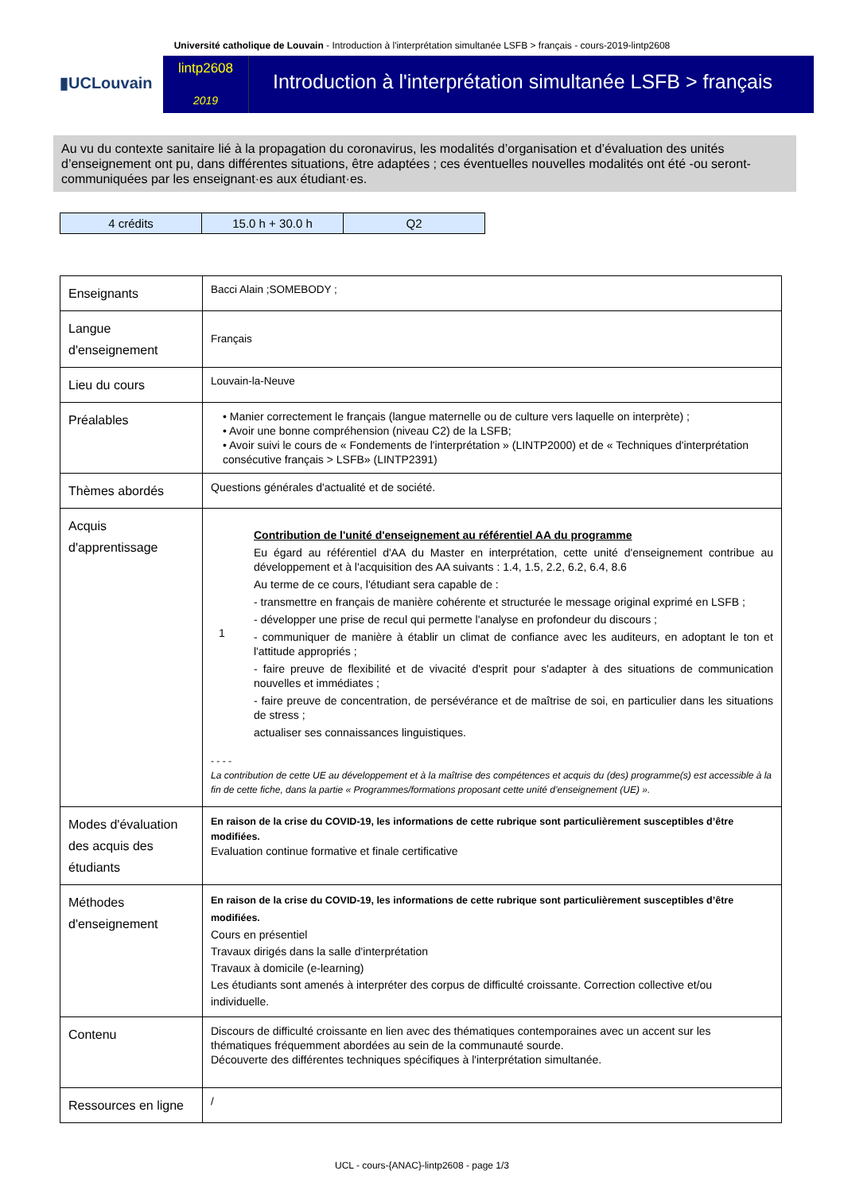Université catholique de Louvain - Introduction à l'interprétation simultanée LSFB > français - cours-2019-lintp2608
▮UCLouvain
lintp2608
2019
Introduction à l'interprétation simultanée LSFB > français
Au vu du contexte sanitaire lié à la propagation du coronavirus, les modalités d’organisation et d’évaluation des unités d’enseignement ont pu, dans différentes situations, être adaptées ; ces éventuelles nouvelles modalités ont été -ou seront- communiquées par les enseignant·es aux étudiant·es.
| 4 crédits | 15.0 h + 30.0 h | Q2 |
| Enseignants | Bacci Alain ;SOMEBODY ; |
| Langue d'enseignement | Français |
| Lieu du cours | Louvain-la-Neuve |
| Préalables | • Manier correctement le français (langue maternelle ou de culture vers laquelle on interprète) ; • Avoir une bonne compréhension (niveau C2) de la LSFB; • Avoir suivi le cours de « Fondements de l'interprétation » (LINTP2000) et de « Techniques d'interprétation consécutive français > LSFB» (LINTP2391) |
| Thèmes abordés | Questions générales d'actualité et de société. |
| Acquis d'apprentissage | 1 Contribution de l'unité d'enseignement au référentiel AA du programme Eu égard au référentiel d'AA du Master en interprétation, cette unité d'enseignement contribue au développement et à l'acquisition des AA suivants : 1.4, 1.5, 2.2, 6.2, 6.4, 8.6 Au terme de ce cours, l'étudiant sera capable de : - transmettre en français de manière cohérente et structurée le message original exprimé en LSFB ; - développer une prise de recul qui permette l'analyse en profondeur du discours ; - communiquer de manière à établir un climat de confiance avec les auditeurs, en adoptant le ton et l'attitude appropriés ; - faire preuve de flexibilité et de vivacité d'esprit pour s'adapter à des situations de communication nouvelles et immédiates ; - faire preuve de concentration, de persévérance et de maîtrise de soi, en particulier dans les situations de stress ; actualiser ses connaissances linguistiques. - - - - La contribution de cette UE au développement et à la maîtrise des compétences et acquis du (des) programme(s) est accessible à la fin de cette fiche, dans la partie « Programmes/formations proposant cette unité d’enseignement (UE) ». |
| Modes d'évaluation des acquis des étudiants | En raison de la crise du COVID-19, les informations de cette rubrique sont particulièrement susceptibles d’être modifiées. Evaluation continue formative et finale certificative |
| Méthodes d'enseignement | En raison de la crise du COVID-19, les informations de cette rubrique sont particulièrement susceptibles d’être modifiées. Cours en présentiel Travaux dirigés dans la salle d'interprétation Travaux à domicile (e-learning) Les étudiants sont amenés à interpréter des corpus de difficulté croissante. Correction collective et/ou individuelle. |
| Contenu | Discours de difficulté croissante en lien avec des thématiques contemporaines avec un accent sur les thématiques fréquemment abordées au sein de la communauté sourde. Découverte des différentes techniques spécifiques à l'interprétation simultanée. |
| Ressources en ligne | / |
UCL - cours-{ANAC}-lintp2608 - page 1/3